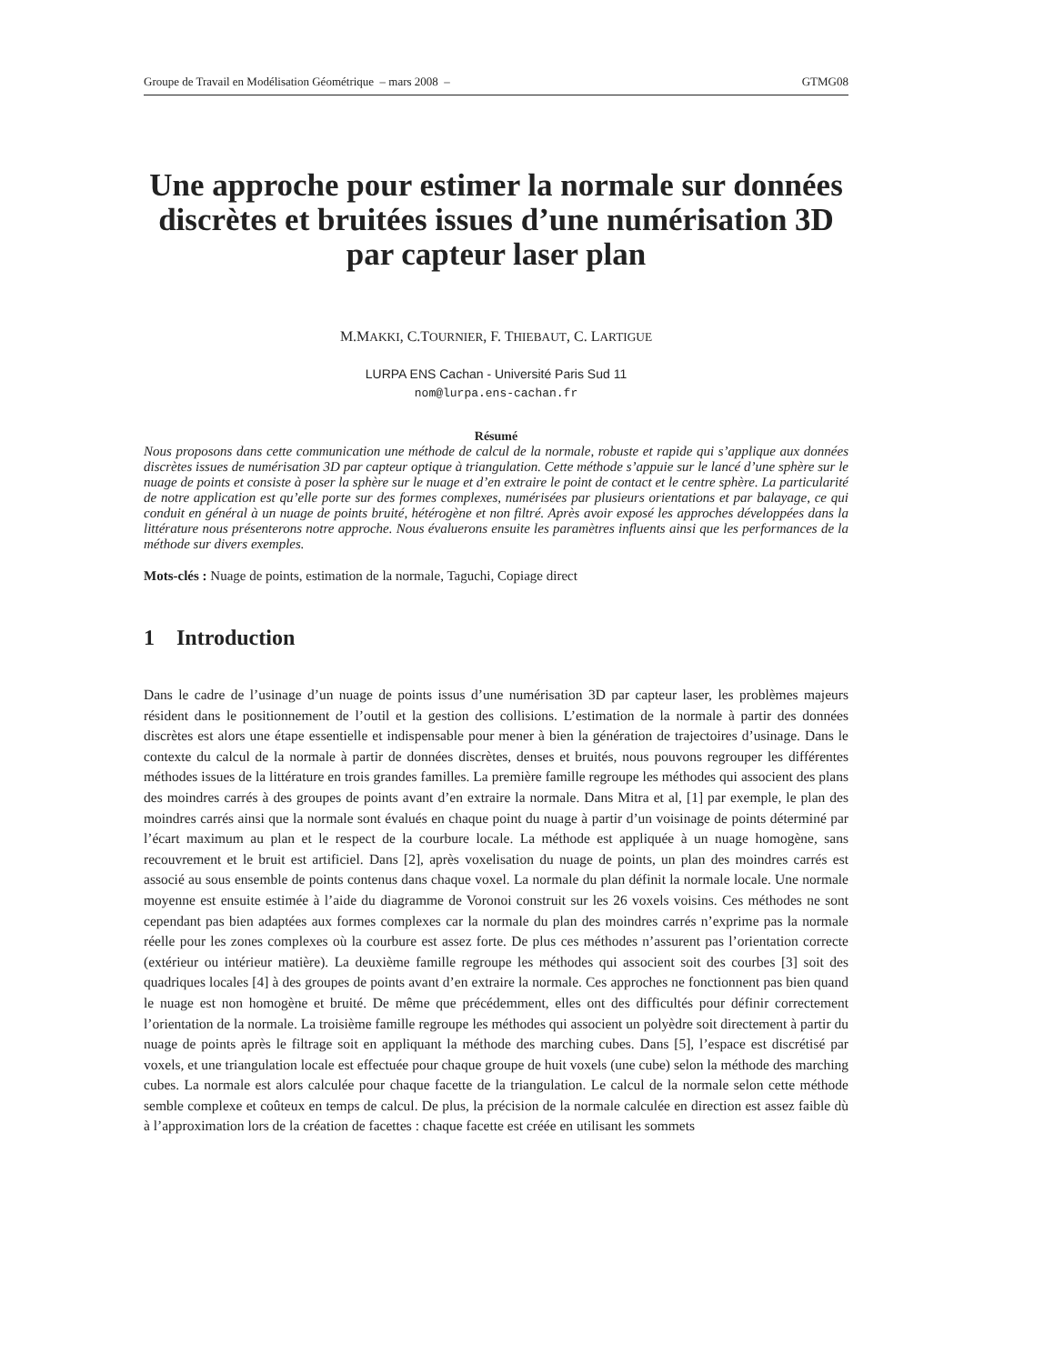Groupe de Travail en Modélisation Géométrique – mars 2008 – GTMG08
Une approche pour estimer la normale sur données discrètes et bruitées issues d’une numérisation 3D par capteur laser plan
M.MAKKI, C.TOURNIER, F. THIEBAUT, C. LARTIGUE
LURPA ENS Cachan - Université Paris Sud 11
nom@lurpa.ens-cachan.fr
Résumé
Nous proposons dans cette communication une méthode de calcul de la normale, robuste et rapide qui s’applique aux données discrètes issues de numérisation 3D par capteur optique à triangulation. Cette méthode s’appuie sur le lancé d’une sphère sur le nuage de points et consiste à poser la sphère sur le nuage et d’en extraire le point de contact et le centre sphère. La particularité de notre application est qu’elle porte sur des formes complexes, numérisées par plusieurs orientations et par balayage, ce qui conduit en général à un nuage de points bruité, hétérogène et non filtré. Après avoir exposé les approches développées dans la littérature nous présenterons notre approche. Nous évaluerons ensuite les paramètres influents ainsi que les performances de la méthode sur divers exemples.
Mots-clés : Nuage de points, estimation de la normale, Taguchi, Copiage direct
1 Introduction
Dans le cadre de l’usinage d’un nuage de points issus d’une numérisation 3D par capteur laser, les problèmes majeurs résident dans le positionnement de l’outil et la gestion des collisions. L’estimation de la normale à partir des données discrètes est alors une étape essentielle et indispensable pour mener à bien la génération de trajectoires d’usinage. Dans le contexte du calcul de la normale à partir de données discrètes, denses et bruités, nous pouvons regrouper les différentes méthodes issues de la littérature en trois grandes familles. La première famille regroupe les méthodes qui associent des plans des moindres carrés à des groupes de points avant d’en extraire la normale. Dans Mitra et al, [1] par exemple, le plan des moindres carrés ainsi que la normale sont évalués en chaque point du nuage à partir d’un voisinage de points déterminé par l’écart maximum au plan et le respect de la courbure locale. La méthode est appliquée à un nuage homogène, sans recouvrement et le bruit est artificiel. Dans [2], après voxelisation du nuage de points, un plan des moindres carrés est associé au sous ensemble de points contenus dans chaque voxel. La normale du plan définit la normale locale. Une normale moyenne est ensuite estimée à l’aide du diagramme de Voronoi construit sur les 26 voxels voisins. Ces méthodes ne sont cependant pas bien adaptées aux formes complexes car la normale du plan des moindres carrés n’exprime pas la normale réelle pour les zones complexes où la courbure est assez forte. De plus ces méthodes n’assurent pas l’orientation correcte (extérieur ou intérieur matière). La deuxième famille regroupe les méthodes qui associent soit des courbes [3] soit des quadriques locales [4] à des groupes de points avant d’en extraire la normale. Ces approches ne fonctionnent pas bien quand le nuage est non homogène et bruité. De même que précédemment, elles ont des difficultés pour définir correctement l’orientation de la normale. La troisième famille regroupe les méthodes qui associent un polyèdre soit directement à partir du nuage de points après le filtrage soit en appliquant la méthode des marching cubes. Dans [5], l’espace est discrétisé par voxels, et une triangulation locale est effectuée pour chaque groupe de huit voxels (une cube) selon la méthode des marching cubes. La normale est alors calculée pour chaque facette de la triangulation. Le calcul de la normale selon cette méthode semble complexe et coûteux en temps de calcul. De plus, la précision de la normale calculée en direction est assez faible dù à l’approximation lors de la création de facettes : chaque facette est créée en utilisant les sommets